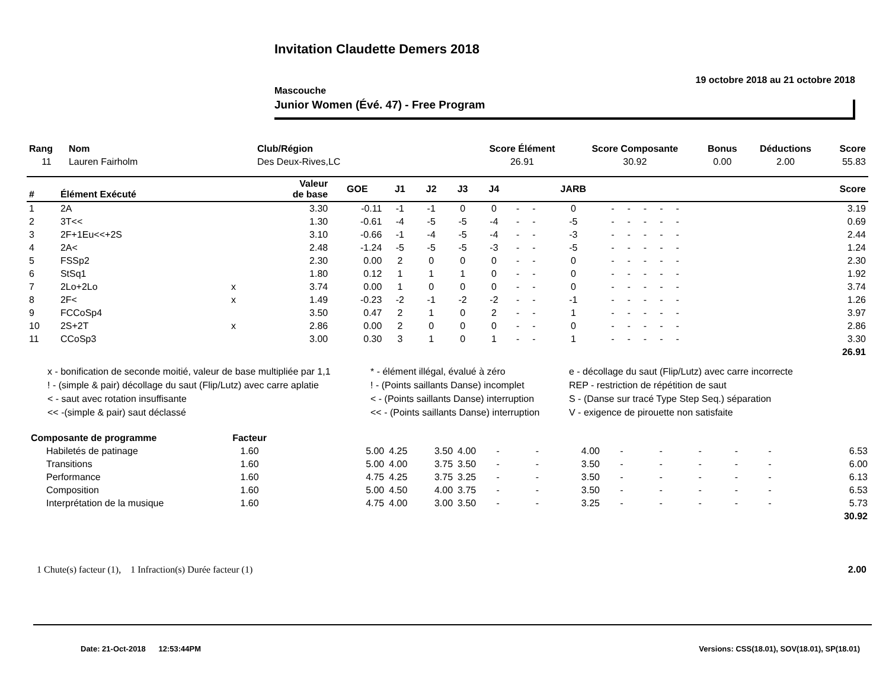Invitation Claudette Demers 2018
19 octobre 2018 au 21 octobre 2018
Mascouche
Junior Women (Évé. 47) - Free Program
| Rang | Nom | Club/Région | Score Élément | Score Composante | Bonus | Déductions | Score |
| --- | --- | --- | --- | --- | --- | --- | --- |
| 11 | Lauren Fairholm | Des Deux-Rives,LC | 26.91 | 30.92 | 0.00 | 2.00 | 55.83 |
| # | Élément Exécuté | | Valeur de base | GOE | J1 | J2 | J3 | J4 | | | JARB | | | | | | Score |
| --- | --- | --- | --- | --- | --- | --- | --- | --- | --- | --- | --- | --- | --- | --- | --- | --- | --- |
| 1 | 2A | | 3.30 | -0.11 | -1 | -1 | 0 | 0 | - | - | 0 | - | - | - | - | - | 3.19 |
| 2 | 3T<< | | 1.30 | -0.61 | -4 | -5 | -5 | -4 | - | - | -5 | - | - | - | - | - | 0.69 |
| 3 | 2F+1Eu<<+2S | | 3.10 | -0.66 | -1 | -4 | -5 | -4 | - | - | -3 | - | - | - | - | - | 2.44 |
| 4 | 2A< | | 2.48 | -1.24 | -5 | -5 | -5 | -3 | - | - | -5 | - | - | - | - | - | 1.24 |
| 5 | FSSp2 | | 2.30 | 0.00 | 2 | 0 | 0 | 0 | - | - | 0 | - | - | - | - | - | 2.30 |
| 6 | StSq1 | | 1.80 | 0.12 | 1 | 1 | 1 | 0 | - | - | 0 | - | - | - | - | - | 1.92 |
| 7 | 2Lo+2Lo | x | 3.74 | 0.00 | 1 | 0 | 0 | 0 | - | - | 0 | - | - | - | - | - | 3.74 |
| 8 | 2F< | x | 1.49 | -0.23 | -2 | -1 | -2 | -2 | - | - | -1 | - | - | - | - | - | 1.26 |
| 9 | FCCoSp4 | | 3.50 | 0.47 | 2 | 1 | 0 | 2 | - | - | 1 | - | - | - | - | - | 3.97 |
| 10 | 2S+2T | x | 2.86 | 0.00 | 2 | 0 | 0 | 0 | - | - | 0 | - | - | - | - | - | 2.86 |
| 11 | CCoSp3 | | 3.00 | 0.30 | 3 | 1 | 0 | 1 | - | - | 1 | - | - | - | - | - | 3.30 |
| 26.91 | | | | | | | | | | | | | | | | | |
x - bonification de seconde moitié, valeur de base multipliée par 1,1
* - élément illégal, évalué à zéro
e - décollage du saut (Flip/Lutz) avec carre incorrecte
! - (simple & pair) décollage du saut (Flip/Lutz) avec carre aplatie
! - (Points saillants Danse) incomplet
REP - restriction de répétition de saut
< - saut avec rotation insuffisante
< - (Points saillants Danse) interruption
S - (Danse sur tracé Type Step Seq.) séparation
<< -(simple & pair) saut déclassé
<< - (Points saillants Danse) interruption
V - exigence de pirouette non satisfaite
| Composante de programme | Facteur | | | | | | | | | | | | | | | |
| --- | --- | --- | --- | --- | --- | --- | --- | --- | --- | --- | --- | --- | --- | --- | --- | --- |
| Habiletés de patinage | 1.60 | 5.00 | 4.25 | 3.50 | 4.00 | - | - | 4.00 | - | - | - | - | - | | | 6.53 |
| Transitions | 1.60 | 5.00 | 4.00 | 3.75 | 3.50 | - | - | 3.50 | - | - | - | - | - | | | 6.00 |
| Performance | 1.60 | 4.75 | 4.25 | 3.75 | 3.25 | - | - | 3.50 | - | - | - | - | - | | | 6.13 |
| Composition | 1.60 | 5.00 | 4.50 | 4.00 | 3.75 | - | - | 3.50 | - | - | - | - | - | | | 6.53 |
| Interprétation de la musique | 1.60 | 4.75 | 4.00 | 3.00 | 3.50 | - | - | 3.25 | - | - | - | - | - | | | 5.73 |
| 30.92 | | | | | | | | | | | | | | | | |
1 Chute(s) facteur (1), 1 Infraction(s) Durée facteur (1) 2.00
Date: 21-Oct-2018 12:53:44PM Versions: CSS(18.01), SOV(18.01), SP(18.01)